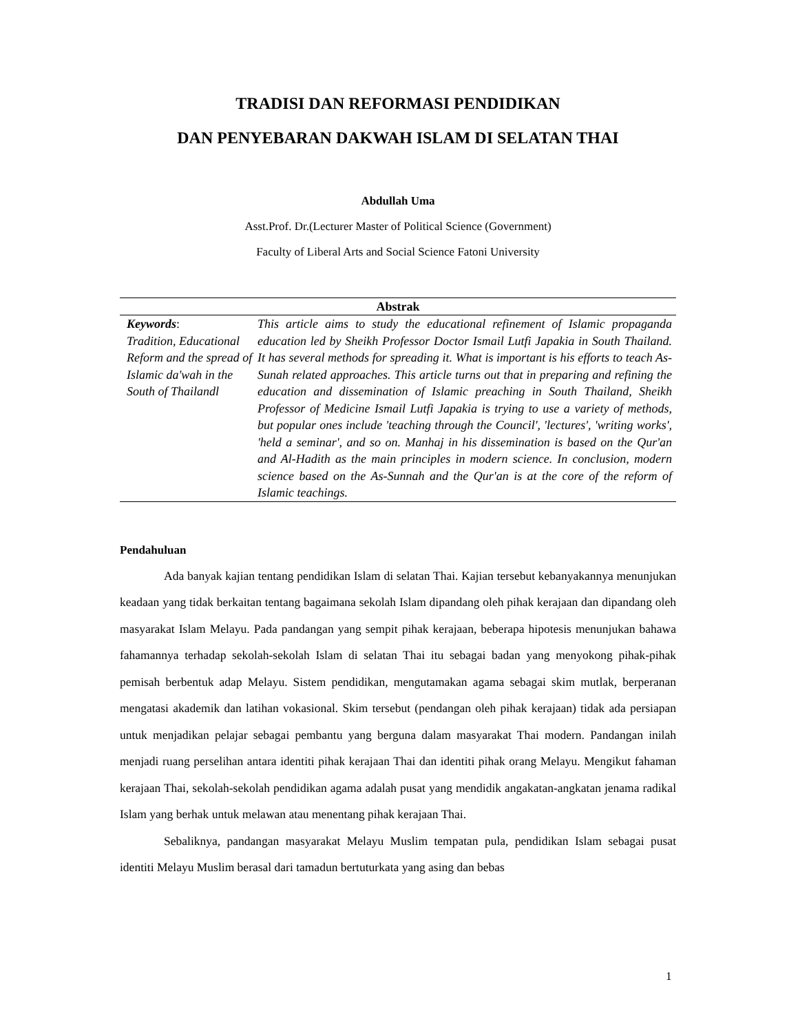TRADISI DAN REFORMASI PENDIDIKAN
DAN PENYEBARAN DAKWAH ISLAM DI SELATAN THAI
Abdullah Uma
Asst.Prof. Dr.(Lecturer Master of Political Science (Government)
Faculty of Liberal Arts and Social Science Fatoni University
Abstrak
Keywords:
Tradition, Educational Reform and the spread of Islamic da'wah in the South of Thailandl
This article aims to study the educational refinement of Islamic propaganda education led by Sheikh Professor Doctor Ismail Lutfi Japakia in South Thailand. It has several methods for spreading it. What is important is his efforts to teach As-Sunah related approaches. This article turns out that in preparing and refining the education and dissemination of Islamic preaching in South Thailand, Sheikh Professor of Medicine Ismail Lutfi Japakia is trying to use a variety of methods, but popular ones include 'teaching through the Council', 'lectures', 'writing works', 'held a seminar', and so on. Manhaj in his dissemination is based on the Qur'an and Al-Hadith as the main principles in modern science. In conclusion, modern science based on the As-Sunnah and the Qur'an is at the core of the reform of Islamic teachings.
Pendahuluan
Ada banyak kajian tentang pendidikan Islam di selatan Thai. Kajian tersebut kebanyakannya menunjukan keadaan yang tidak berkaitan tentang bagaimana sekolah Islam dipandang oleh pihak kerajaan dan dipandang oleh masyarakat Islam Melayu. Pada pandangan yang sempit pihak kerajaan, beberapa hipotesis menunjukan bahawa fahamannya terhadap sekolah-sekolah Islam di selatan Thai itu sebagai badan yang menyokong pihak-pihak pemisah berbentuk adap Melayu. Sistem pendidikan, mengutamakan agama sebagai skim mutlak, berperanan mengatasi akademik dan latihan vokasional. Skim tersebut (pendangan oleh pihak kerajaan) tidak ada persiapan untuk menjadikan pelajar sebagai pembantu yang berguna dalam masyarakat Thai modern. Pandangan inilah menjadi ruang perselihan antara identiti pihak kerajaan Thai dan identiti pihak orang Melayu. Mengikut fahaman kerajaan Thai, sekolah-sekolah pendidikan agama adalah pusat yang mendidik angakatan-angkatan jenama radikal Islam yang berhak untuk melawan atau menentang pihak kerajaan Thai.
Sebaliknya, pandangan masyarakat Melayu Muslim tempatan pula, pendidikan Islam sebagai pusat identiti Melayu Muslim berasal dari tamadun bertuturkata yang asing dan bebas
1